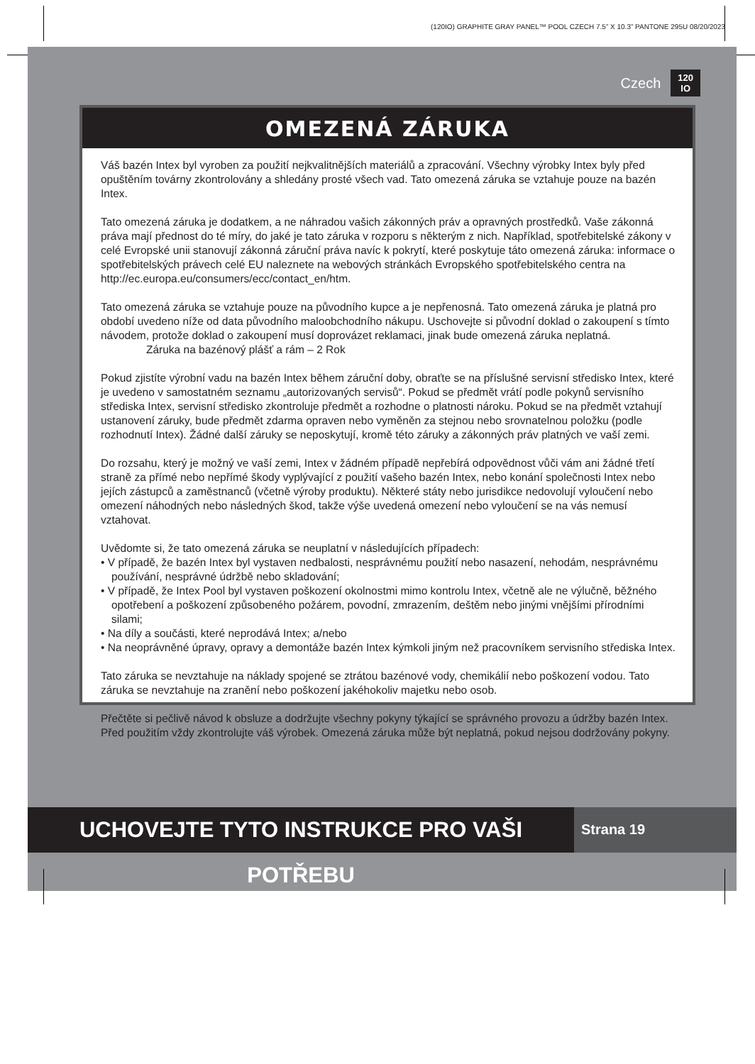(120IO) GRAPHITE GRAY PANEL™ POOL CZECH 7.5” X 10.3” PANTONE 295U 08/20/2023
Czech 120
IO
OMEZENÁ ZÁRUKA
Váš bazén Intex byl vyroben za použití nejkvalitnějších materiálů a zpracování. Všechny výrobky Intex byly před opuštěním továrny zkontrolovány a shledány prosté všech vad. Tato omezená záruka se vztahuje pouze na bazén Intex.
Tato omezená záruka je dodatkem, a ne náhradou vašich zákonných práv a opravných prostředků. Vaše zákonná práva mají přednost do té míry, do jaké je tato záruka v rozporu s některým z nich. Například, spotřebitelské zákony v celé Evropské unii stanovují zákonná záruční práva navíc k pokrytí, které poskytuje táto omezená záruka: informace o spotřebitelských právech celé EU naleznete na webových stránkách Evropského spotřebitelského centra na http://ec.europa.eu/consumers/ecc/contact_en/htm.
Tato omezená záruka se vztahuje pouze na původního kupce a je nepřenosná. Tato omezená záruka je platná pro období uvedeno níže od data původního maloobchodního nákupu. Uschovejte si původní doklad o zakoupení s tímto návodem, protože doklad o zakoupení musí doprovázet reklamaci, jinak bude omezená záruka neplatná.
Záruka na bazénový plášť a rám – 2 Rok
Pokud zjistíte výrobní vadu na bazén Intex během záruční doby, obraťte se na příslušné servisní středisko Intex, které je uvedeno v samostatném seznamu „autorizovaných servisů“. Pokud se předmět vrátí podle pokynů servisního střediska Intex, servisní středisko zkontroluje předmět a rozhodne o platnosti nároku. Pokud se na předmět vztahují ustanovení záruky, bude předmět zdarma opraven nebo vyměněn za stejnou nebo srovnatelnou položku (podle rozhodnutí Intex). Žádné další záruky se neposkytují, kromě této záruky a zákonných práv platných ve vaší zemi.
Do rozsahu, který je možný ve vaší zemi, Intex v žádném případě nepřebírá odpovědnost vůči vám ani žádné třetí straně za přímé nebo nepřímé škody vyplývající z použití vašeho bazén Intex, nebo konání společnosti Intex nebo jejích zástupců a zaměstnanců (včetně výroby produktu). Některé státy nebo jurisdikce nedovolují vyloučení nebo omezení náhodných nebo následných škod, takže výše uvedená omezení nebo vyloučení se na vás nemusí vztahovat.
Uvědomte si, že tato omezená záruka se neuplatní v následujících případech:
• V případě, že bazén Intex byl vystaven nedbalosti, nesprávnému použití nebo nasazení, nehodám, nesprávnému používání, nesprávné údržbě nebo skladování;
• V případě, že Intex Pool byl vystaven poškození okolnostmi mimo kontrolu Intex, včetně ale ne výlučně, běžného opotřebení a poškození způsobeného požárem, povodní, zmrazením, deštěm nebo jinými vnějšími přírodními silami;
• Na díly a součásti, které neprodává Intex; a/nebo
• Na neoprávněné úpravy, opravy a demontáže bazén Intex kýmkoli jiným než pracovníkem servisního střediska Intex.
Tato záruka se nevztahuje na náklady spojené se ztrátou bazénové vody, chemikálií nebo poškození vodou. Tato záruka se nevztahuje na zranění nebo poškození jakéhokoliv majetku nebo osob.
Přečtěte si pečlivě návod k obsluze a dodržujte všechny pokyny týkající se správného provozu a údržby bazén Intex. Před použitím vždy zkontrolujte váš výrobek. Omezená záruka může být neplatná, pokud nejsou dodržovány pokyny.
UCHOVEJTE TYTO INSTRUKCE PRO VAŠI POTŘEBU
Strana 19